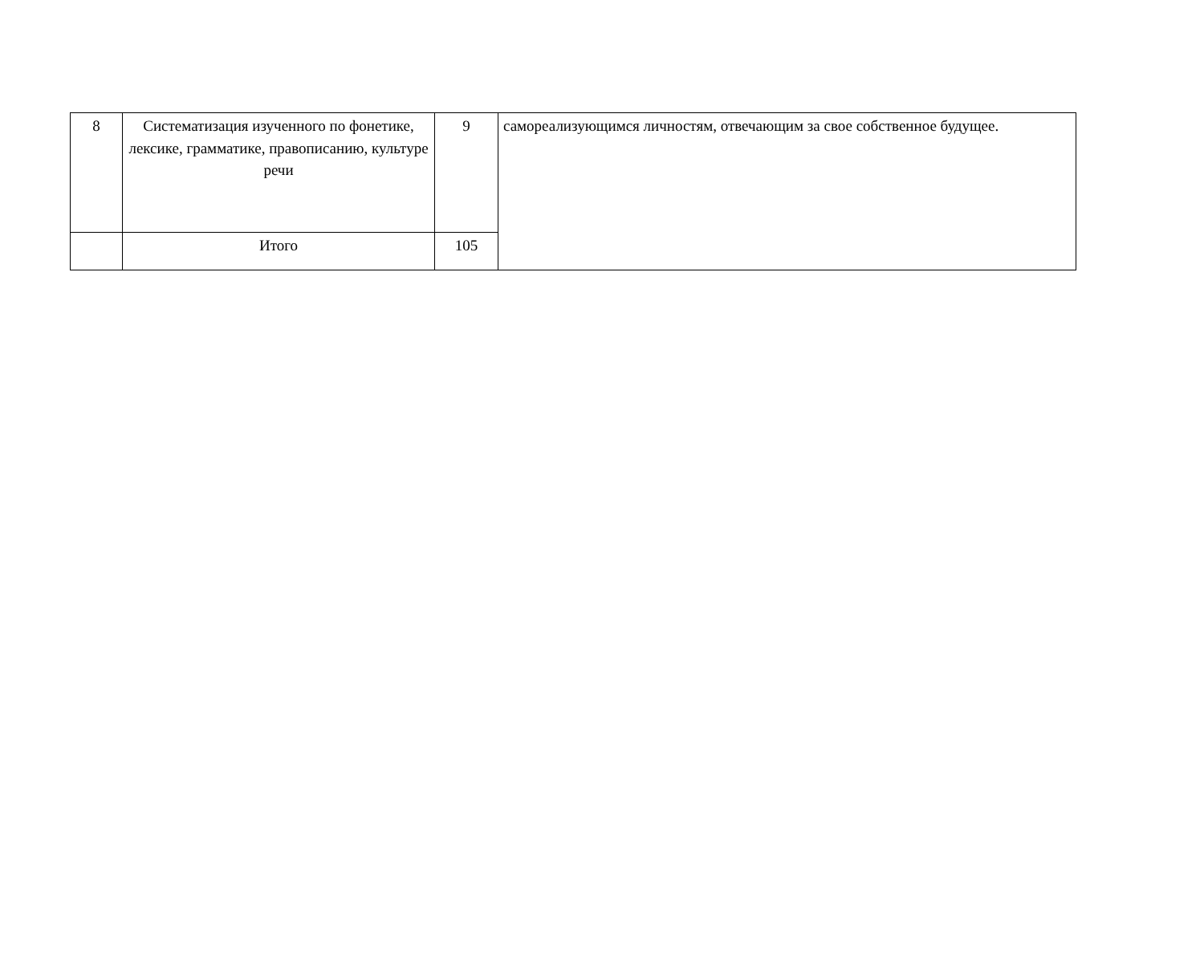| 8 | Систематизация изученного по фонетике, лексике, грамматике, правописанию, культуре речи | 9 | самореализующимся личностям, отвечающим за свое собственное будущее. |
| | Итого | 105 | |